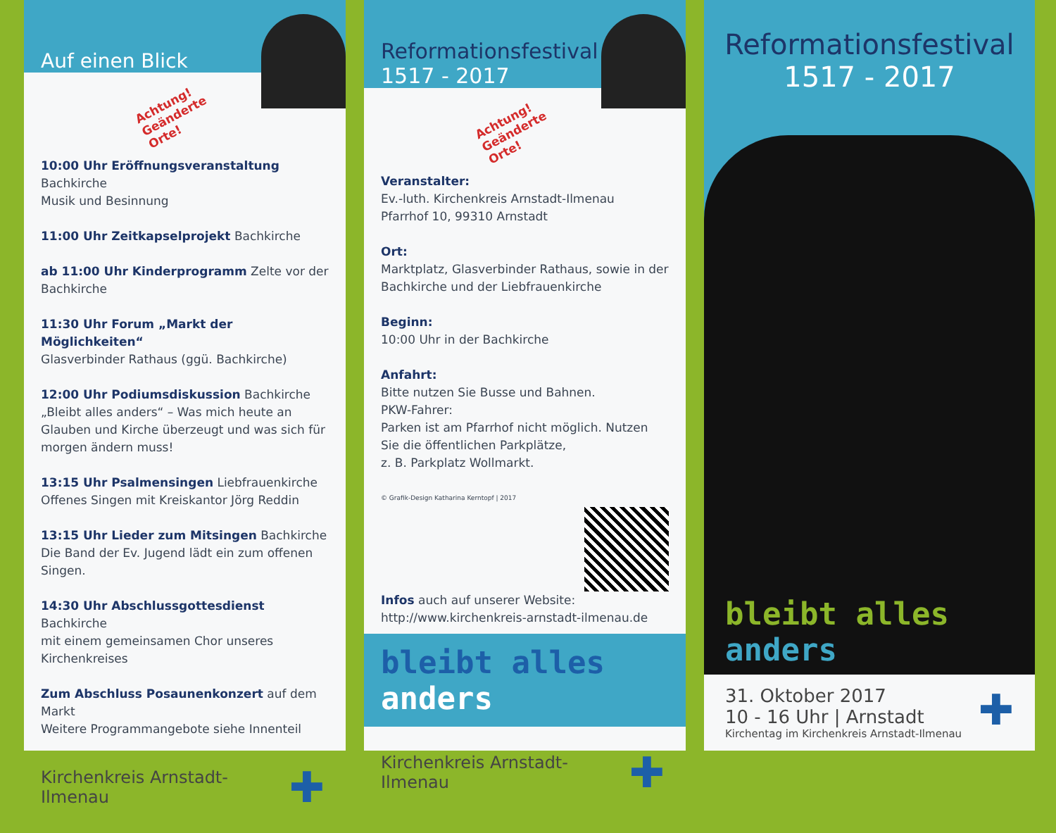Auf einen Blick
Achtung! Geänderte Orte!
10:00 Uhr Eröffnungsveranstaltung Bachkirche
Musik und Besinnung
11:00 Uhr Zeitkapselprojekt Bachkirche
ab 11:00 Uhr Kinderprogramm Zelte vor der Bachkirche
11:30 Uhr Forum „Markt der Möglichkeiten“
Glasverbinder Rathaus (ggü. Bachkirche)
12:00 Uhr Podiumsdiskussion Bachkirche
„Bleibt alles anders“ – Was mich heute an Glauben und Kirche überzeugt und was sich für morgen ändern muss!
13:15 Uhr Psalmensingen Liebfrauenkirche
Offenes Singen mit Kreiskantor Jörg Reddin
13:15 Uhr Lieder zum Mitsingen Bachkirche
Die Band der Ev. Jugend lädt ein zum offenen Singen.
14:30 Uhr Abschlussgottesdienst Bachkirche
mit einem gemeinsamen Chor unseres Kirchenkreises
Zum Abschluss Posaunenkonzert auf dem Markt
Weitere Programmangebote siehe Innenteil
Kirchenkreis Arnstadt-Ilmenau ✚
Reformationsfestival
1517 - 2017
Achtung! Geänderte Orte!
Veranstalter:
Ev.-luth. Kirchenkreis Arnstadt-Ilmenau
Pfarrhof 10, 99310 Arnstadt
Ort:
Marktplatz, Glasverbinder Rathaus, sowie in der Bachkirche und der Liebfrauenkirche
Beginn:
10:00 Uhr in der Bachkirche
Anfahrt:
Bitte nutzen Sie Busse und Bahnen.
PKW-Fahrer:
Parken ist am Pfarrhof nicht möglich. Nutzen Sie die öffentlichen Parkplätze,
z. B. Parkplatz Wollmarkt.
© Grafik-Design Katharina Kerntopf | 2017
Infos auch auf unserer Website:
http://www.kirchenkreis-arnstadt-ilmenau.de
bleibt alles anders
Kirchenkreis Arnstadt-Ilmenau ✚
Reformationsfestival
1517 - 2017
bleibt alles anders
31. Oktober 2017
10 - 16 Uhr | Arnstadt
Kirchentag im Kirchenkreis Arnstadt-Ilmenau
✚